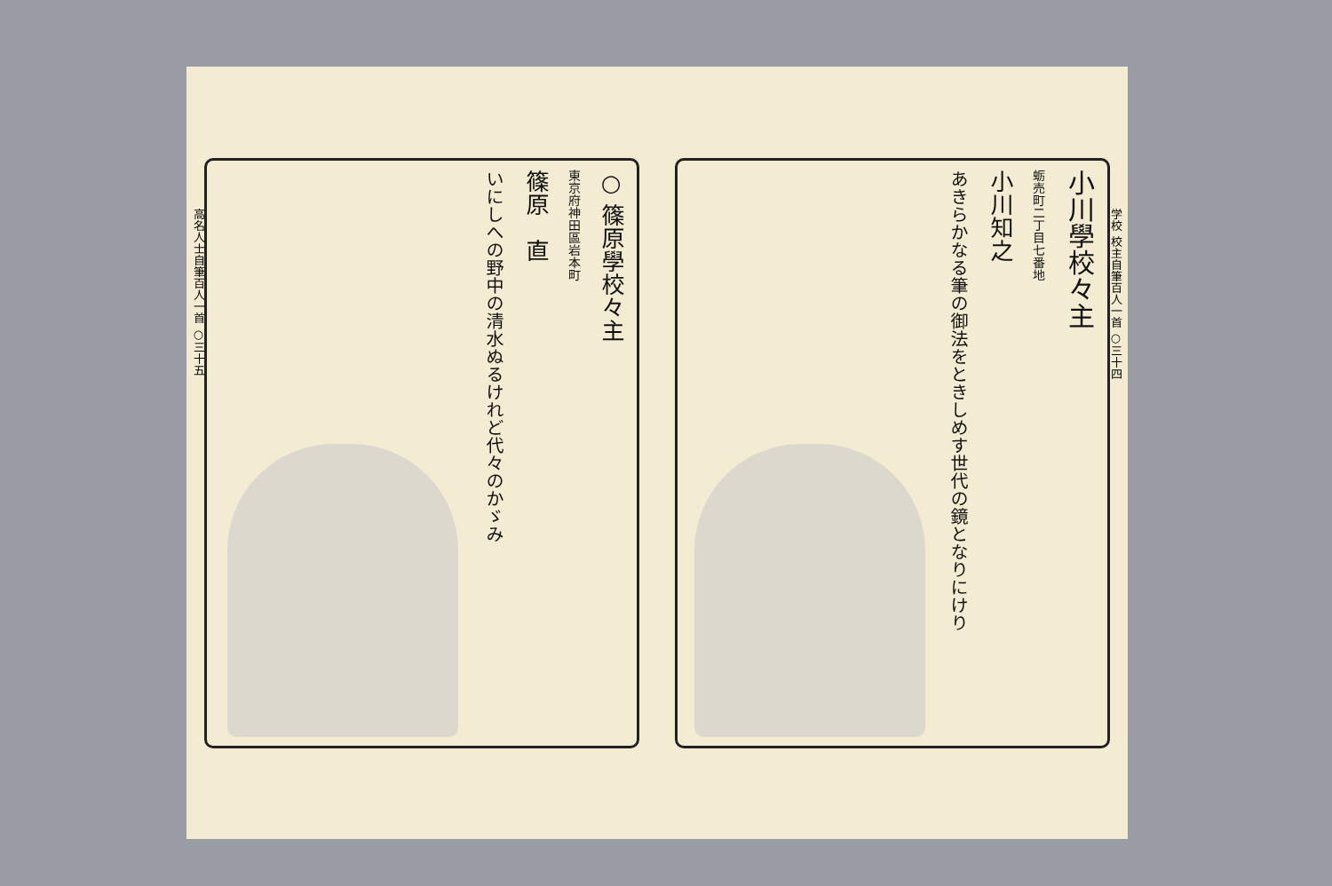高名人士自筆百人一首 ○三十五
○ 篠原學校々主
東京府神田區岩本町
篠原　直
いにしへの野中の清水ぬるけれど代々のかゞみ
小川學校々主
蛎売町二丁目七番地
小川知之
あきらかなる筆の御法をときしめす世代の鏡となりにけり
学校 校主自筆百人一首 ○三十四